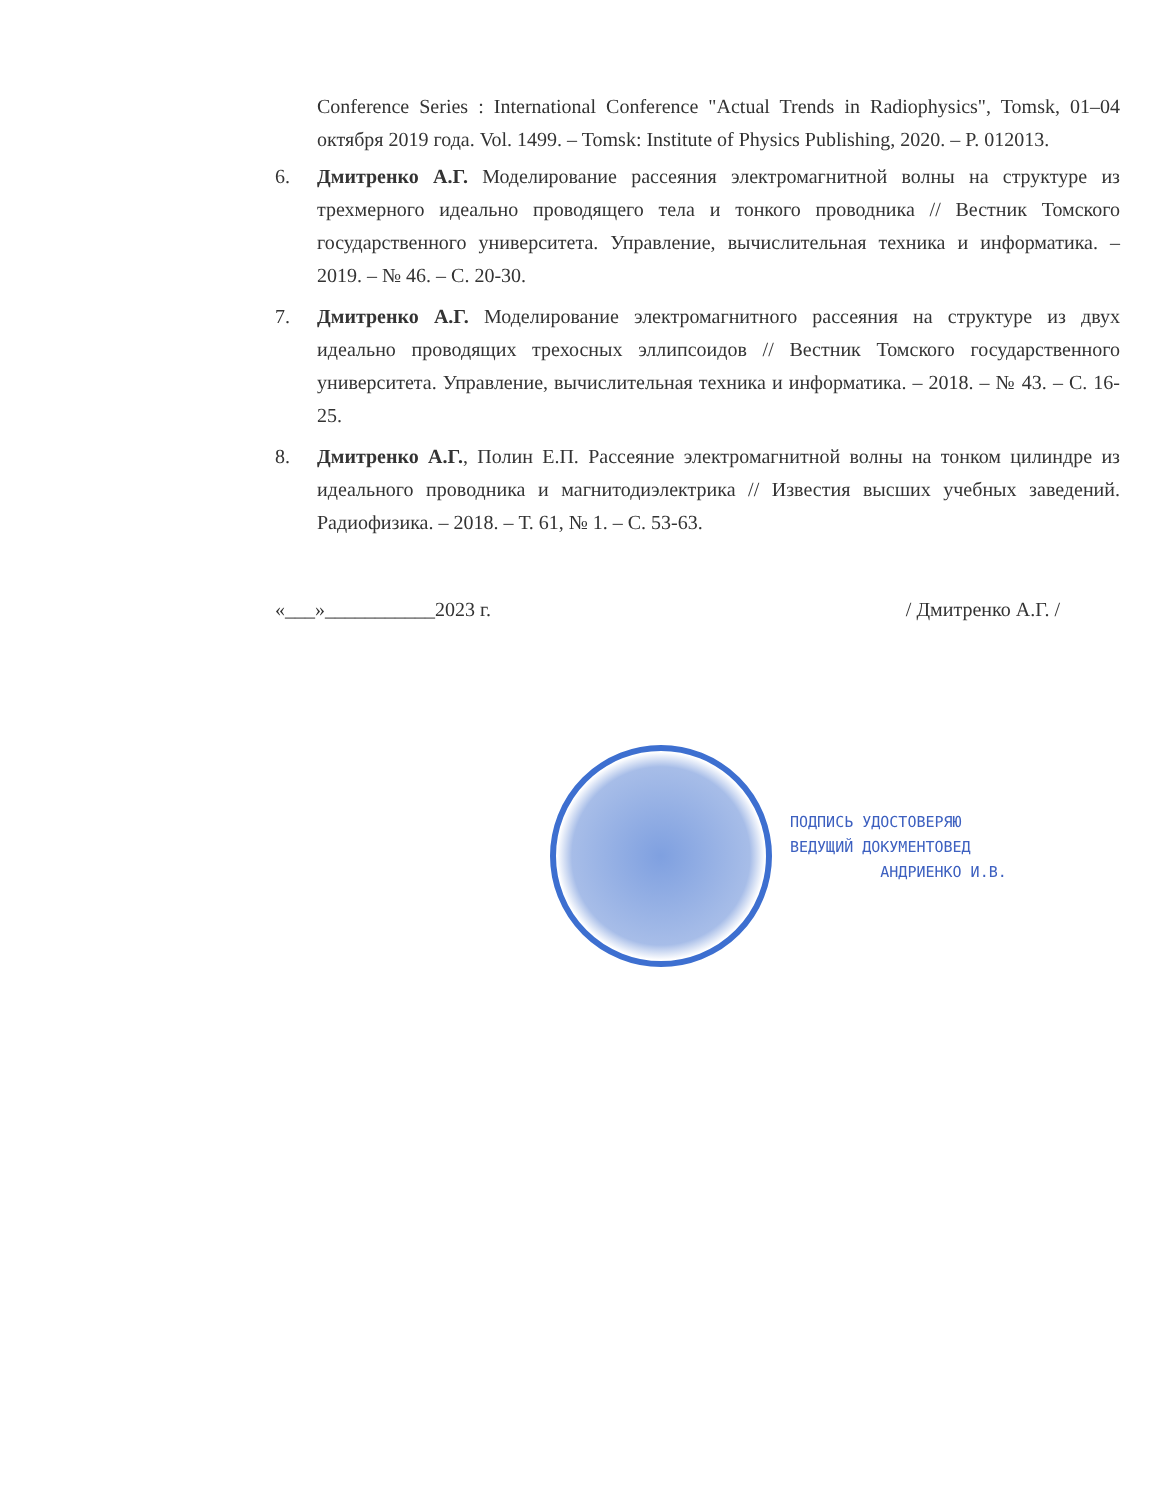Conference Series : International Conference "Actual Trends in Radiophysics", Tomsk, 01–04 октября 2019 года. Vol. 1499. – Tomsk: Institute of Physics Publishing, 2020. – P. 012013.
6. Дмитренко А.Г. Моделирование рассеяния электромагнитной волны на структуре из трехмерного идеально проводящего тела и тонкого проводника // Вестник Томского государственного университета. Управление, вычислительная техника и информатика. – 2019. – № 46. – С. 20-30.
7. Дмитренко А.Г. Моделирование электромагнитного рассеяния на структуре из двух идеально проводящих трехосных эллипсоидов // Вестник Томского государственного университета. Управление, вычислительная техника и информатика. – 2018. – № 43. – С. 16-25.
8. Дмитренко А.Г., Полин Е.П. Рассеяние электромагнитной волны на тонком цилиндре из идеального проводника и магнитодиэлектрика // Известия высших учебных заведений. Радиофизика. – 2018. – Т. 61, № 1. – С. 53-63.
«___»___________2023 г. / Дмитренко А.Г. /
ПОДПИСЬ УДОСТОВЕРЯЮ
ВЕДУЩИЙ ДОКУМЕНТОВЕД
АНДРИЕНКО И.В.